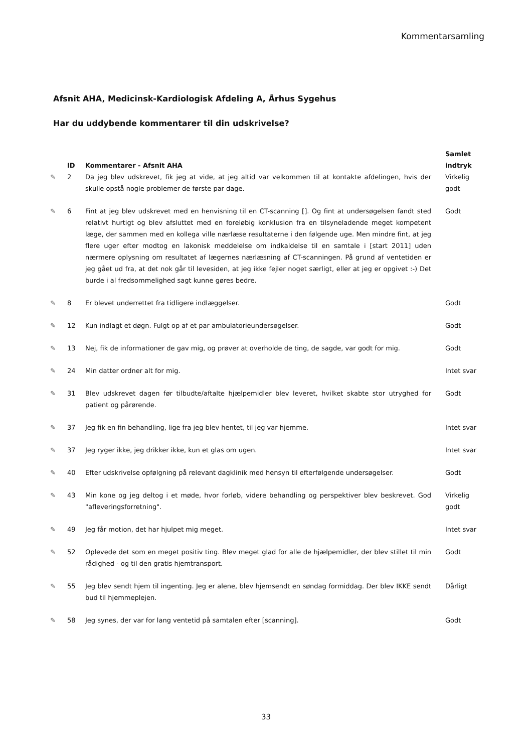Kommentarsamling
Afsnit AHA, Medicinsk-Kardiologisk Afdeling A, Århus Sygehus
Har du uddybende kommentarer til din udskrivelse?
| | ID | Kommentarer - Afsnit AHA | Samlet indtryk |
| --- | --- | --- | --- |
| ✎ | 2 | Da jeg blev udskrevet, fik jeg at vide, at jeg altid var velkommen til at kontakte afdelingen, hvis der skulle opstå nogle problemer de første par dage. | Virkelig godt |
| ✎ | 6 | Fint at jeg blev udskrevet med en henvisning til en CT-scanning []. Og fint at undersøgelsen fandt sted relativt hurtigt og blev afsluttet med en foreløbig konklusion fra en tilsyneladende meget kompetent læge, der sammen med en kollega ville nærlæse resultaterne i den følgende uge. Men mindre fint, at jeg flere uger efter modtog en lakonisk meddelelse om indkaldelse til en samtale i [start 2011] uden nærmere oplysning om resultatet af lægernes nærlæsning af CT-scanningen. På grund af ventetiden er jeg gået ud fra, at det nok går til levesiden, at jeg ikke fejler noget særligt, eller at jeg er opgivet :-) Det burde i al fredsommelighed sagt kunne gøres bedre. | Godt |
| ✎ | 8 | Er blevet underrettet fra tidligere indlæggelser. | Godt |
| ✎ | 12 | Kun indlagt et døgn. Fulgt op af et par ambulatorieundersøgelser. | Godt |
| ✎ | 13 | Nej, fik de informationer de gav mig, og prøver at overholde de ting, de sagde, var godt for mig. | Godt |
| ✎ | 24 | Min datter ordner alt for mig. | Intet svar |
| ✎ | 31 | Blev udskrevet dagen før tilbudte/aftalte hjælpemidler blev leveret, hvilket skabte stor utryghed for patient og pårørende. | Godt |
| ✎ | 37 | Jeg fik en fin behandling, lige fra jeg blev hentet, til jeg var hjemme. | Intet svar |
| ✎ | 37 | Jeg ryger ikke, jeg drikker ikke, kun et glas om ugen. | Intet svar |
| ✎ | 40 | Efter udskrivelse opfølgning på relevant dagklinik med hensyn til efterfølgende undersøgelser. | Godt |
| ✎ | 43 | Min kone og jeg deltog i et møde, hvor forløb, videre behandling og perspektiver blev beskrevet. God "afleveringsforretning". | Virkelig godt |
| ✎ | 49 | Jeg får motion, det har hjulpet mig meget. | Intet svar |
| ✎ | 52 | Oplevede det som en meget positiv ting. Blev meget glad for alle de hjælpemidler, der blev stillet til min rådighed - og til den gratis hjemtransport. | Godt |
| ✎ | 55 | Jeg blev sendt hjem til ingenting. Jeg er alene, blev hjemsendt en søndag formiddag. Der blev IKKE sendt bud til hjemmeplejen. | Dårligt |
| ✎ | 58 | Jeg synes, der var for lang ventetid på samtalen efter [scanning]. | Godt |
33